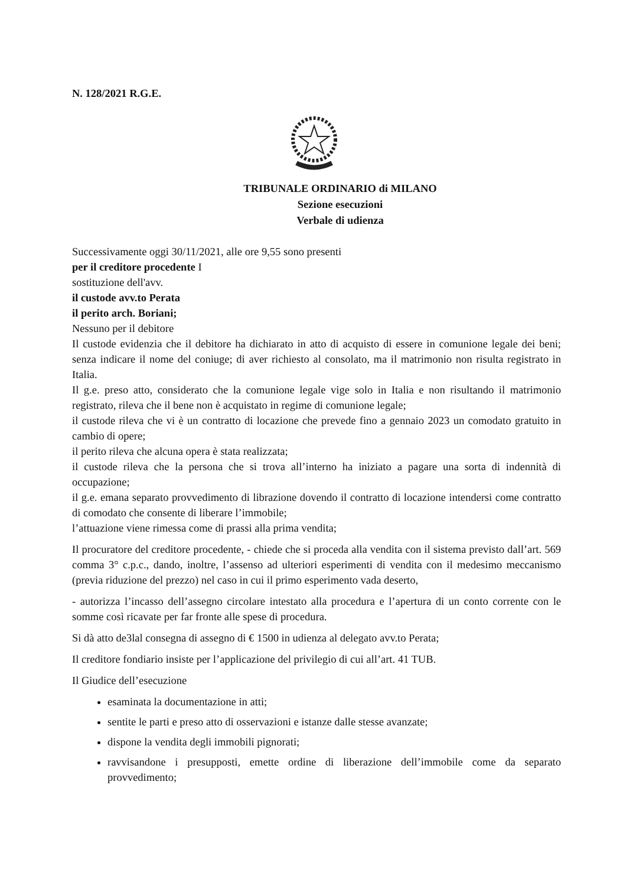N. 128/2021 R.G.E.
TRIBUNALE ORDINARIO di MILANO
Sezione esecuzioni
Verbale di udienza
Successivamente oggi 30/11/2021, alle ore 9,55 sono presenti
per il creditore procedente I
sostituzione dell'avv.
il custode avv.to Perata
il perito arch. Boriani;
Nessuno per il debitore
Il custode evidenzia che il debitore ha dichiarato in atto di acquisto di essere in comunione legale dei beni; senza indicare il nome del coniuge; di aver richiesto al consolato, ma il matrimonio non risulta registrato in Italia.
Il g.e. preso atto, considerato che la comunione legale vige solo in Italia e non risultando il matrimonio registrato, rileva che il bene non è acquistato in regime di comunione legale;
il custode rileva che vi è un contratto di locazione che prevede fino a gennaio 2023 un comodato gratuito in cambio di opere;
il perito rileva che alcuna opera è stata realizzata;
il custode rileva che la persona che si trova all’interno ha iniziato a pagare una sorta di indennità di occupazione;
il g.e. emana separato provvedimento di librazione dovendo il contratto di locazione intendersi come contratto di comodato che consente di liberare l’immobile;
l’attuazione viene rimessa come di prassi alla prima vendita;
Il procuratore del creditore procedente, - chiede che si proceda alla vendita con il sistema previsto dall’art. 569 comma 3° c.p.c., dando, inoltre, l’assenso ad ulteriori esperimenti di vendita con il medesimo meccanismo (previa riduzione del prezzo) nel caso in cui il primo esperimento vada deserto,
- autorizza l’incasso dell’assegno circolare intestato alla procedura e l’apertura di un conto corrente con le somme così ricavate per far fronte alle spese di procedura.
Si dà atto de3lal consegna di assegno di € 1500 in udienza al delegato avv.to Perata;
Il creditore fondiario insiste per l’applicazione del privilegio di cui all’art. 41 TUB.
Il Giudice dell’esecuzione
esaminata la documentazione in atti;
sentite le parti e preso atto di osservazioni e istanze dalle stesse avanzate;
dispone la vendita degli immobili pignorati;
ravvisandone i presupposti, emette ordine di liberazione dell’immobile come da separato provvedimento;